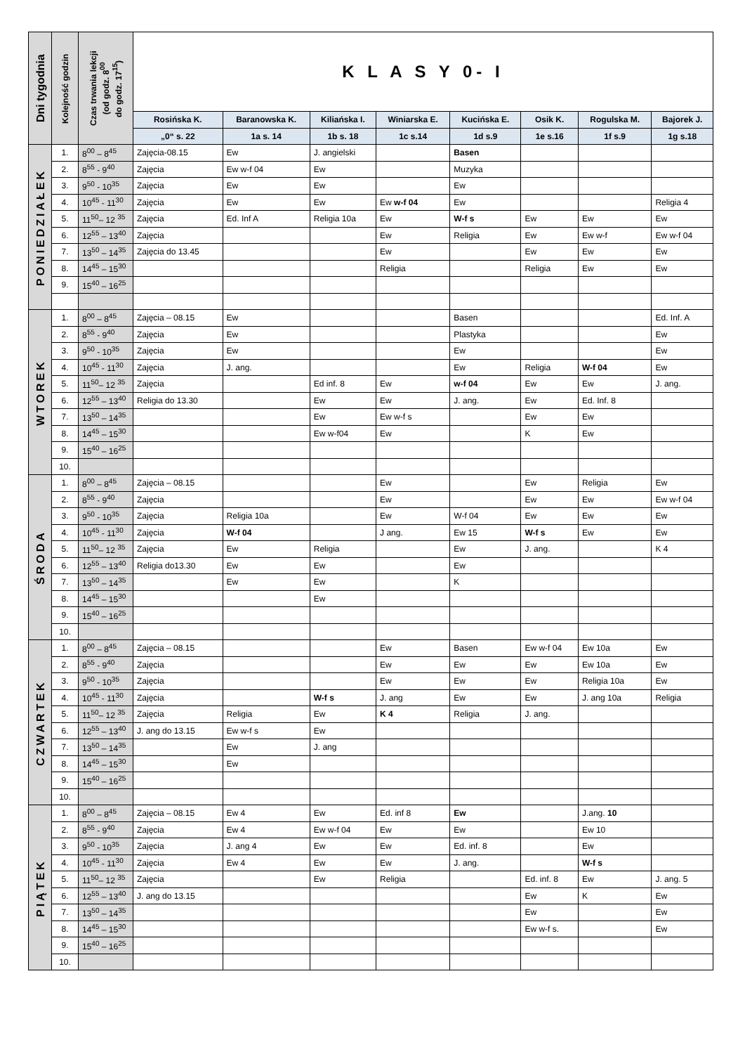| Dni tygodnia | Kolejność godzin | Czas trwania lekcji (od godz. 8<sup>00</sup> do godz. 17<sup>15</sup>) | K L A S Y 0- I | | | | | | | |
| | | | Rosińska K. | Baranowska K. | Kiliańska I. | Winiarska E. | Kucińska E. | Osik K. | Rogulska M. | Bajorek J. |
| | | | „0“ s. 22 | 1a s. 14 | 1b s. 18 | 1c s.14 | 1d s.9 | 1e s.16 | 1f s.9 | 1g s.18 |
| PONIEDZIAŁEK | 1. | 8<sup>00</sup> – 8<sup>45</sup> | Zajęcia-08.15 | Ew | J. angielski | | Basen | | | |
| | 2. | 8<sup>55</sup> - 9<sup>40</sup> | Zajęcia | Ew w-f 04 | Ew | | Muzyka | | | |
| | 3. | 9<sup>50</sup> - 10<sup>35</sup> | Zajęcia | Ew | Ew | | Ew | | | |
| | 4. | 10<sup>45</sup> - 11<sup>30</sup> | Zajęcia | Ew | Ew | Ew w-f 04 | Ew | | | Religia 4 |
| | 5. | 11<sup>50</sup>– 12 <sup>35</sup> | Zajęcia | Ed. Inf A | Religia 10a | Ew | W-f s | Ew | Ew | Ew |
| | 6. | 12<sup>55</sup> – 13<sup>40</sup> | Zajęcia | | | Ew | Religia | Ew | Ew w-f | Ew w-f 04 |
| | 7. | 13<sup>50</sup> – 14<sup>35</sup> | Zajęcia do 13.45 | | | Ew | | Ew | Ew | Ew |
| | 8. | 14<sup>45</sup> – 15<sup>30</sup> | | | | Religia | | Religia | Ew | Ew |
| | 9. | 15<sup>40</sup> – 16<sup>25</sup> | | | | | | | | |
| WTOREK | 1. | 8<sup>00</sup> – 8<sup>45</sup> | Zajęcia – 08.15 | Ew | | | Basen | | | Ed. Inf. A |
| | 2. | 8<sup>55</sup> - 9<sup>40</sup> | Zajęcia | Ew | | | Plastyka | | | Ew |
| | 3. | 9<sup>50</sup> - 10<sup>35</sup> | Zajęcia | Ew | | | Ew | | | Ew |
| | 4. | 10<sup>45</sup> - 11<sup>30</sup> | Zajęcia | J. ang. | | | Ew | Religia | W-f 04 | Ew |
| | 5. | 11<sup>50</sup>– 12 <sup>35</sup> | Zajęcia | | Ed inf. 8 | Ew | w-f 04 | Ew | Ew | J. ang. |
| | 6. | 12<sup>55</sup> – 13<sup>40</sup> | Religia do 13.30 | | Ew | Ew | J. ang. | Ew | Ed. Inf. 8 | |
| | 7. | 13<sup>50</sup> – 14<sup>35</sup> | | | Ew | Ew w-f s | | Ew | Ew | |
| | 8. | 14<sup>45</sup> – 15<sup>30</sup> | | | Ew w-f04 | Ew | | K | Ew | |
| | 9. | 15<sup>40</sup> – 16<sup>25</sup> | | | | | | | | |
| | 10. | | | | | | | | | |
| ŚRODA | 1. | 8<sup>00</sup> – 8<sup>45</sup> | Zajęcia – 08.15 | | | Ew | | Ew | Religia | Ew |
| | 2. | 8<sup>55</sup> - 9<sup>40</sup> | Zajęcia | | | Ew | | Ew | Ew | Ew w-f 04 |
| | 3. | 9<sup>50</sup> - 10<sup>35</sup> | Zajęcia | Religia 10a | | Ew | W-f 04 | Ew | Ew | Ew |
| | 4. | 10<sup>45</sup> - 11<sup>30</sup> | Zajęcia | W-f 04 | | J ang. | Ew 15 | W-f s | Ew | Ew |
| | 5. | 11<sup>50</sup>– 12 <sup>35</sup> | Zajęcia | Ew | Religia | | Ew | J. ang. | | K 4 |
| | 6. | 12<sup>55</sup> – 13<sup>40</sup> | Religia do13.30 | Ew | Ew | | Ew | | | |
| | 7. | 13<sup>50</sup> – 14<sup>35</sup> | | Ew | Ew | | K | | | |
| | 8. | 14<sup>45</sup> – 15<sup>30</sup> | | | Ew | | | | | |
| | 9. | 15<sup>40</sup> – 16<sup>25</sup> | | | | | | | | |
| | 10. | | | | | | | | | |
| CZWARTEK | 1. | 8<sup>00</sup> – 8<sup>45</sup> | Zajęcia – 08.15 | | | Ew | Basen | Ew w-f 04 | Ew 10a | Ew |
| | 2. | 8<sup>55</sup> - 9<sup>40</sup> | Zajęcia | | | Ew | Ew | Ew | Ew 10a | Ew |
| | 3. | 9<sup>50</sup> - 10<sup>35</sup> | Zajęcia | | | Ew | Ew | Ew | Religia 10a | Ew |
| | 4. | 10<sup>45</sup> - 11<sup>30</sup> | Zajęcia | | W-f s | J. ang | Ew | Ew | J. ang 10a | Religia |
| | 5. | 11<sup>50</sup>– 12 <sup>35</sup> | Zajęcia | Religia | Ew | K 4 | Religia | J. ang. | | |
| | 6. | 12<sup>55</sup> – 13<sup>40</sup> | J. ang do 13.15 | Ew w-f s | Ew | | | | | |
| | 7. | 13<sup>50</sup> – 14<sup>35</sup> | | Ew | J. ang | | | | | |
| | 8. | 14<sup>45</sup> – 15<sup>30</sup> | | Ew | | | | | | |
| | 9. | 15<sup>40</sup> – 16<sup>25</sup> | | | | | | | | |
| | 10. | | | | | | | | | |
| PIĄTEK | 1. | 8<sup>00</sup> – 8<sup>45</sup> | Zajęcia – 08.15 | Ew 4 | Ew | Ed. inf 8 | Ew | | J.ang. 10 | |
| | 2. | 8<sup>55</sup> - 9<sup>40</sup> | Zajęcia | Ew 4 | Ew w-f 04 | Ew | Ew | | Ew 10 | |
| | 3. | 9<sup>50</sup> - 10<sup>35</sup> | Zajęcia | J. ang 4 | Ew | Ew | Ed. inf. 8 | | Ew | |
| | 4. | 10<sup>45</sup> - 11<sup>30</sup> | Zajęcia | Ew 4 | Ew | Ew | J. ang. | | W-f s | |
| | 5. | 11<sup>50</sup>– 12 <sup>35</sup> | Zajęcia | | Ew | Religia | | Ed. inf. 8 | Ew | J. ang. 5 |
| | 6. | 12<sup>55</sup> – 13<sup>40</sup> | J. ang do 13.15 | | | | | Ew | K | Ew |
| | 7. | 13<sup>50</sup> – 14<sup>35</sup> | | | | | | Ew | | Ew |
| | 8. | 14<sup>45</sup> – 15<sup>30</sup> | | | | | | Ew w-f s. | | Ew |
| | 9. | 15<sup>40</sup> – 16<sup>25</sup> | | | | | | | | |
| | 10. | | | | | | | | | |